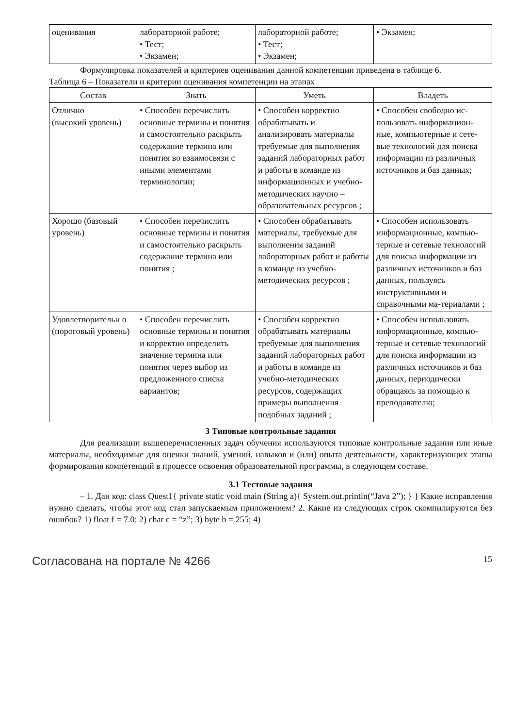| оценивания | лабораторной работе; • Тест; • Экзамен; | лабораторной работе; • Тест; • Экзамен; | • Экзамен; |
Формулировка показателей и критериев оценивания данной компетенции приведена в таблице 6.
Таблица 6 – Показатели и критерии оценивания компетенции на этапах
| Состав | Знать | Уметь | Владеть |
| --- | --- | --- | --- |
| Отлично (высокий уровень) | • Способен перечислить основные термины и понятия и самостоятельно раскрыть содержание термина или понятия во взаимосвязи с иными элементами терминологии; | • Способен корректно обрабатывать и анализировать материалы требуемые для выполнения заданий лабораторных работ и работы в команде из информационных и учебно-методических научно – образовательных ресурсов ; | • Способен свободно ис-пользовать информацион-ные, компьютерные и сете-вые технологий для поиска информации из различных источников и баз данных; |
| Хорошо (базовый уровень) | • Способен перечислить основные термины и понятия и самостоятельно раскрыть содержание термина или понятия ; | • Способен обрабатывать материалы, требуемые для выполнения заданий лабораторных работ и работы в команде из учебно-методических ресурсов ; | • Способен использовать информационные, компью-терные и сетевые технологий для поиска информации из различных источников и баз данных, пользуясь инструктивными и справочными ма-териалами ; |
| Удовлетворительн о (пороговый уровень) | • Способен перечислить основные термины и понятия и корректно определить значение термина или понятия через выбор из предложенного списка вариантов; | • Способен корректно обрабатывать материалы требуемые для выполнения заданий лабораторных работ и работы в команде из учебно-методических ресурсов, содержащих примеры выполнения подобных заданий ; | • Способен использовать информационные, компью-терные и сетевые технологий для поиска информации из различных источников и баз данных, периодически обращаясь за помощью к преподавателю; |
3 Типовые контрольные задания
Для реализации вышеперечисленных задач обучения используются типовые контрольные задания или иные материалы, необходимые для оценки знаний, умений, навыков и (или) опыта деятельности, характеризующих этапы формирования компетенций в процессе освоения образовательной программы, в следующем составе.
3.1 Тестовые задания
– 1. Дан код: class Quest1{ private static void main (String a){ System.out.println(“Java 2”); } } Какие исправления нужно сделать, чтобы этот код стал запускаемым приложением? 2. Какие из следующих строк скомпилируются без ошибок? 1) float f = 7.0; 2) char c = “z”; 3) byte b = 255; 4)
Согласована на портале № 4266 15